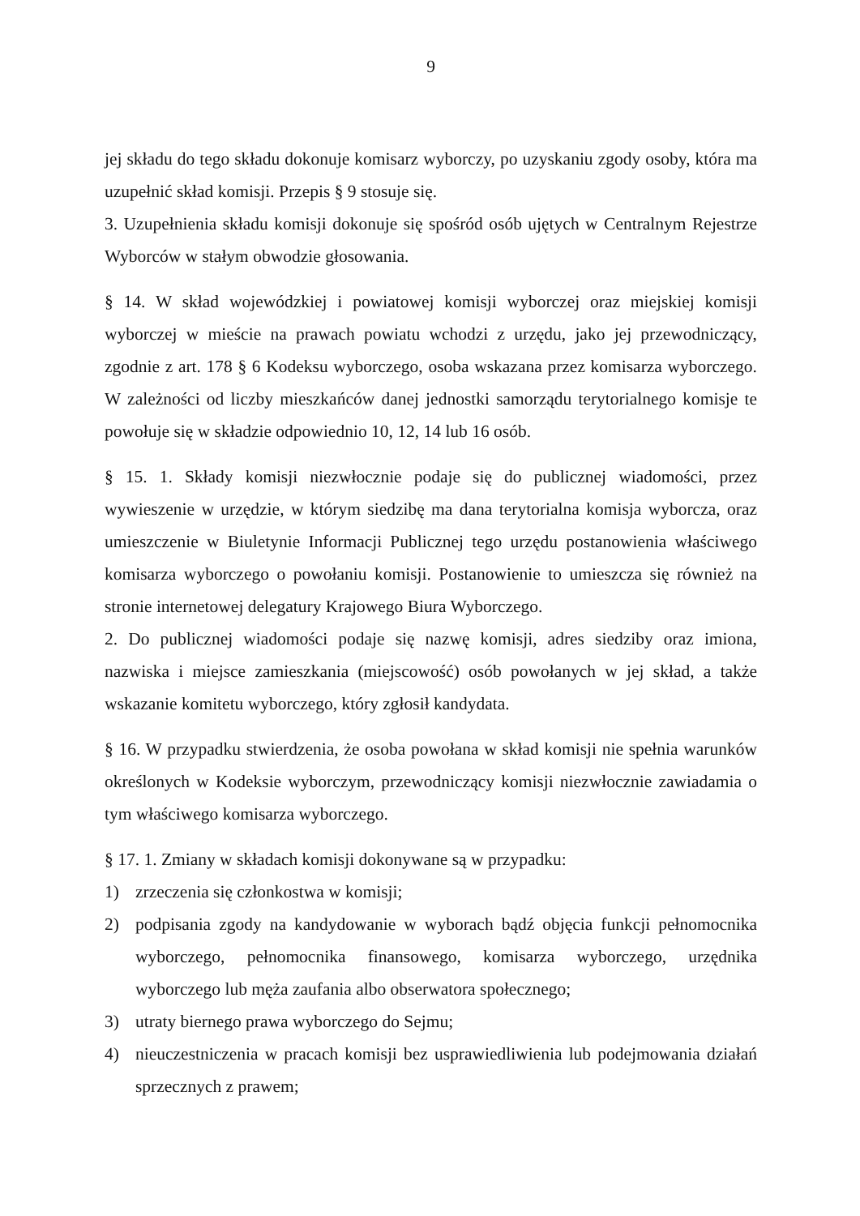9
jej składu do tego składu dokonuje komisarz wyborczy, po uzyskaniu zgody osoby, która ma uzupełnić skład komisji. Przepis § 9 stosuje się.
3. Uzupełnienia składu komisji dokonuje się spośród osób ujętych w Centralnym Rejestrze Wyborców w stałym obwodzie głosowania.
§ 14. W skład wojewódzkiej i powiatowej komisji wyborczej oraz miejskiej komisji wyborczej w mieście na prawach powiatu wchodzi z urzędu, jako jej przewodniczący, zgodnie z art. 178 § 6 Kodeksu wyborczego, osoba wskazana przez komisarza wyborczego. W zależności od liczby mieszkańców danej jednostki samorządu terytorialnego komisje te powołuje się w składzie odpowiednio 10, 12, 14 lub 16 osób.
§ 15. 1. Składy komisji niezwłocznie podaje się do publicznej wiadomości, przez wywieszenie w urzędzie, w którym siedzibę ma dana terytorialna komisja wyborcza, oraz umieszczenie w Biuletynie Informacji Publicznej tego urzędu postanowienia właściwego komisarza wyborczego o powołaniu komisji. Postanowienie to umieszcza się również na stronie internetowej delegatury Krajowego Biura Wyborczego.
2. Do publicznej wiadomości podaje się nazwę komisji, adres siedziby oraz imiona, nazwiska i miejsce zamieszkania (miejscowość) osób powołanych w jej skład, a także wskazanie komitetu wyborczego, który zgłosił kandydata.
§ 16. W przypadku stwierdzenia, że osoba powołana w skład komisji nie spełnia warunków określonych w Kodeksie wyborczym, przewodniczący komisji niezwłocznie zawiadamia o tym właściwego komisarza wyborczego.
§ 17. 1. Zmiany w składach komisji dokonywane są w przypadku:
1) zrzeczenia się członkostwa w komisji;
2) podpisania zgody na kandydowanie w wyborach bądź objęcia funkcji pełnomocnika wyborczego, pełnomocnika finansowego, komisarza wyborczego, urzędnika wyborczego lub męża zaufania albo obserwatora społecznego;
3) utraty biernego prawa wyborczego do Sejmu;
4) nieuczestniczenia w pracach komisji bez usprawiedliwienia lub podejmowania działań sprzecznych z prawem;